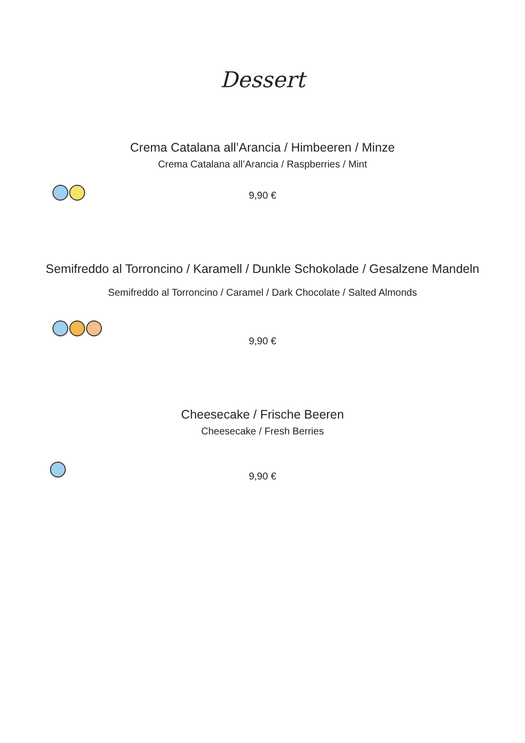Dessert
Crema Catalana all’Arancia / Himbeeren / Minze
Crema Catalana all’Arancia / Raspberries / Mint
9,90 €
Semifreddo al Torroncino / Karamell / Dunkle Schokolade / Gesalzene Mandeln
Semifreddo al Torroncino / Caramel / Dark Chocolate / Salted Almonds
9,90 €
Cheesecake / Frische Beeren
Cheesecake / Fresh Berries
9,90 €